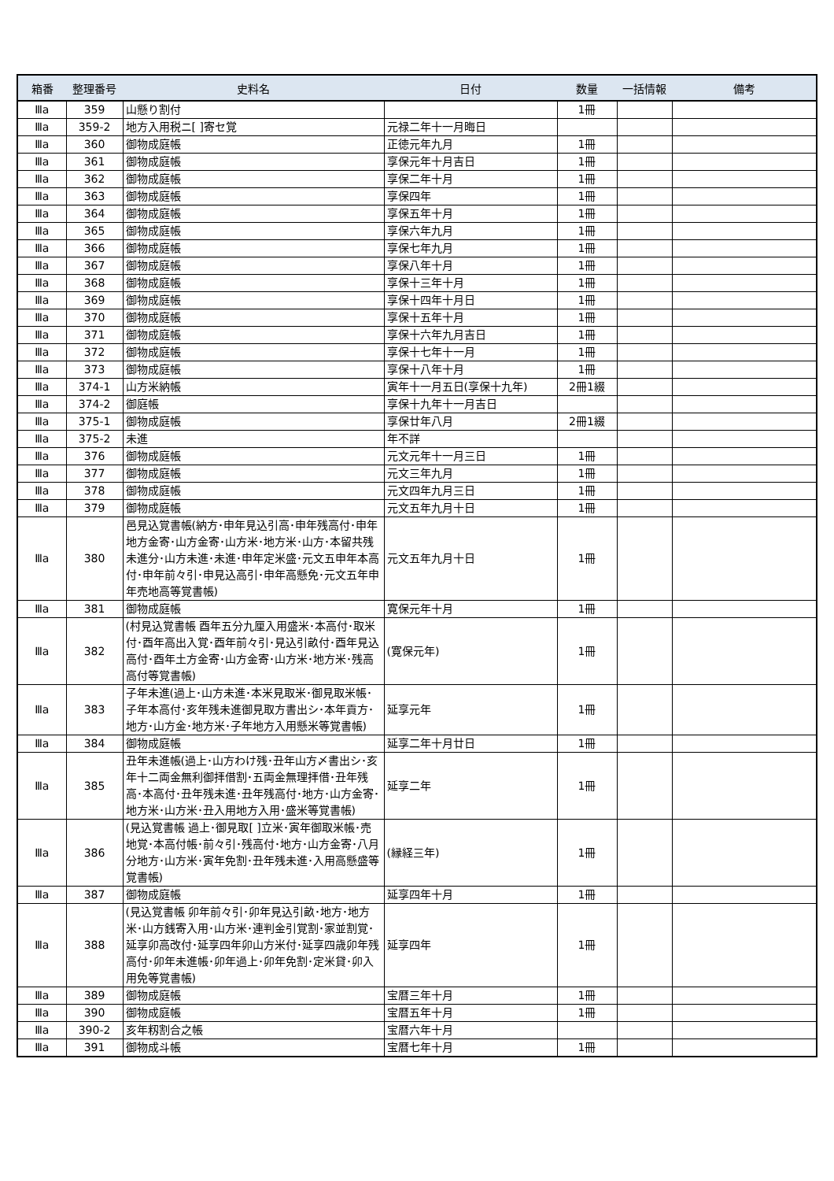| 箱番 | 整理番号 | 史料名 | 日付 | 数量 | 一括情報 | 備考 |
| --- | --- | --- | --- | --- | --- | --- |
| Ⅲa | 359 | 山懸り割付 | | 1冊 | | |
| Ⅲa | 359-2 | 地方入用税ニ[ ]寄セ覚 | 元禄二年十一月晦日 | | | |
| Ⅲa | 360 | 御物成庭帳 | 正徳元年九月 | 1冊 | | |
| Ⅲa | 361 | 御物成庭帳 | 享保元年十月吉日 | 1冊 | | |
| Ⅲa | 362 | 御物成庭帳 | 享保二年十月 | 1冊 | | |
| Ⅲa | 363 | 御物成庭帳 | 享保四年 | 1冊 | | |
| Ⅲa | 364 | 御物成庭帳 | 享保五年十月 | 1冊 | | |
| Ⅲa | 365 | 御物成庭帳 | 享保六年九月 | 1冊 | | |
| Ⅲa | 366 | 御物成庭帳 | 享保七年九月 | 1冊 | | |
| Ⅲa | 367 | 御物成庭帳 | 享保八年十月 | 1冊 | | |
| Ⅲa | 368 | 御物成庭帳 | 享保十三年十月 | 1冊 | | |
| Ⅲa | 369 | 御物成庭帳 | 享保十四年十月日 | 1冊 | | |
| Ⅲa | 370 | 御物成庭帳 | 享保十五年十月 | 1冊 | | |
| Ⅲa | 371 | 御物成庭帳 | 享保十六年九月吉日 | 1冊 | | |
| Ⅲa | 372 | 御物成庭帳 | 享保十七年十一月 | 1冊 | | |
| Ⅲa | 373 | 御物成庭帳 | 享保十八年十月 | 1冊 | | |
| Ⅲa | 374-1 | 山方米納帳 | 寅年十一月五日(享保十九年) | 2冊1綴 | | |
| Ⅲa | 374-2 | 御庭帳 | 享保十九年十一月吉日 | | | |
| Ⅲa | 375-1 | 御物成庭帳 | 享保廿年八月 | 2冊1綴 | | |
| Ⅲa | 375-2 | 未進 | 年不詳 | | | |
| Ⅲa | 376 | 御物成庭帳 | 元文元年十一月三日 | 1冊 | | |
| Ⅲa | 377 | 御物成庭帳 | 元文三年九月 | 1冊 | | |
| Ⅲa | 378 | 御物成庭帳 | 元文四年九月三日 | 1冊 | | |
| Ⅲa | 379 | 御物成庭帳 | 元文五年九月十日 | 1冊 | | |
| Ⅲa | 380 | 邑見込覚書帳(納方･申年見込引高･申年残高付･申年地方金寄･山方金寄･山方米･地方米･山方･本留共残未進分･山方未進･未進･申年定米盛･元文五申年本高付･申年前々引･申見込高引･申年高懸免･元文五年申年売地高等覚書帳) | 元文五年九月十日 | 1冊 | | |
| Ⅲa | 381 | 御物成庭帳 | 寛保元年十月 | 1冊 | | |
| Ⅲa | 382 | (村見込覚書帳 酉年五分九厘入用盛米･本高付･取米付･酉年高出入覚･酉年前々引･見込引畝付･酉年見込高付･酉年土方金寄･山方金寄･山方米･地方米･残高高付等覚書帳) | (寛保元年) | 1冊 | | |
| Ⅲa | 383 | 子年未進(過上･山方未進･本米見取米･御見取米帳･子年本高付･亥年残未進御見取方書出シ･本年貢方･地方･山方金･地方米･子年地方入用懸米等覚書帳) | 延享元年 | 1冊 | | |
| Ⅲa | 384 | 御物成庭帳 | 延享二年十月廿日 | 1冊 | | |
| Ⅲa | 385 | 丑年未進帳(過上･山方わけ残･丑年山方〆書出シ･亥年十二両金無利御拝借割･五両金無理拝借･丑年残高･本高付･丑年残未進･丑年残高付･地方･山方金寄･地方米･山方米･丑入用地方入用･盛米等覚書帳) | 延享二年 | 1冊 | | |
| Ⅲa | 386 | (見込覚書帳 過上･御見取[ ]立米･寅年御取米帳･売地覚･本高付帳･前々引･残高付･地方･山方金寄･八月分地方･山方米･寅年免割･丑年残未進･入用高懸盛等覚書帳) | (縁経三年) | 1冊 | | |
| Ⅲa | 387 | 御物成庭帳 | 延享四年十月 | 1冊 | | |
| Ⅲa | 388 | (見込覚書帳 卯年前々引･卯年見込引畝･地方･地方米･山方銭寄入用･山方米･連判金引覚割･家並割覚･延享卯高改付･延享四年卯山方米付･延享四歳卯年残高付･卯年未進帳･卯年過上･卯年免割･定米貸･卯入用免等覚書帳) | 延享四年 | 1冊 | | |
| Ⅲa | 389 | 御物成庭帳 | 宝暦三年十月 | 1冊 | | |
| Ⅲa | 390 | 御物成庭帳 | 宝暦五年十月 | 1冊 | | |
| Ⅲa | 390-2 | 亥年籾割合之帳 | 宝暦六年十月 | | | |
| Ⅲa | 391 | 御物成斗帳 | 宝暦七年十月 | 1冊 | | |